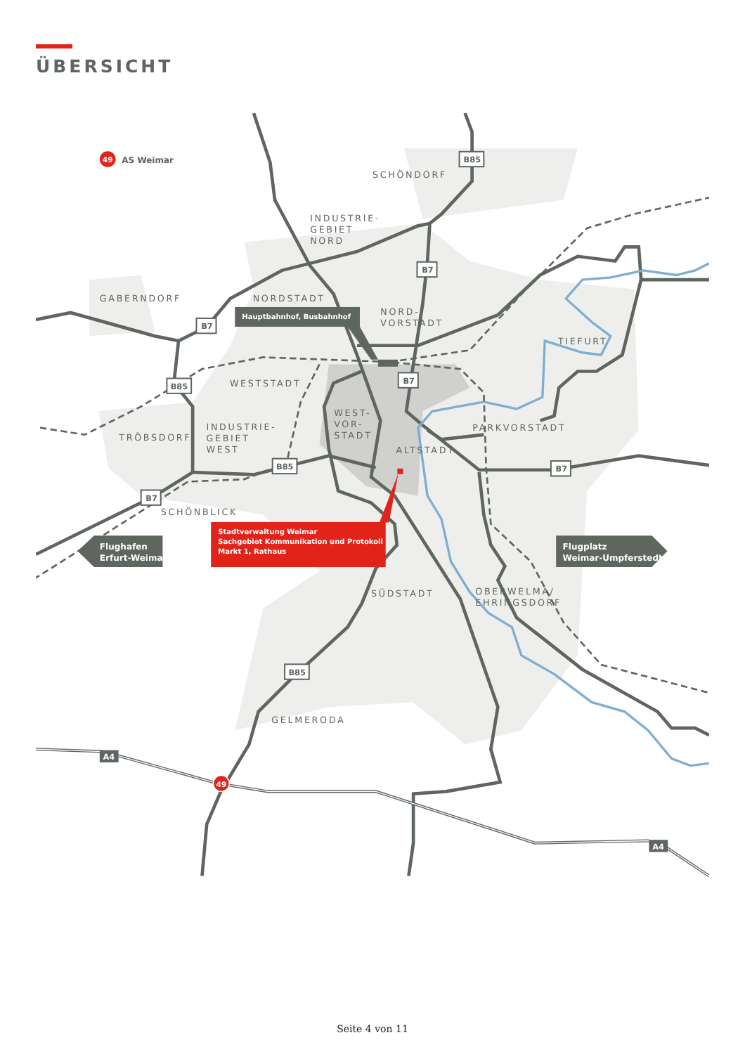ÜBERSICHT
B85
B7
B7
B7
B85
B85
B7
B7
B85
A4
A4
49
AS Weimar
49
SCHÖNDORF
INDUSTRIE-
GEBIET
NORD
GABERNDORF
NORDSTADT
NORD-
VORSTADT
TIEFURT
WESTSTADT
WEST-
VOR-
STADT
INDUSTRIE-
GEBIET
WEST
TRÖBSDORF
PARKVORSTADT
ALTSTADT
SCHÖNBLICK
SÜDSTADT
OBERWELMA/
EHRINGSDORF
GELMERODA
Hauptbahnhof, Busbahnhof
Stadtverwaltung Weimar
Sachgebiet Kommunikation und Protokoll
Markt 1, Rathaus
Flughafen
Erfurt-Weimar
Flugplatz
Weimar-Umpferstedt
Seite 4 von 11